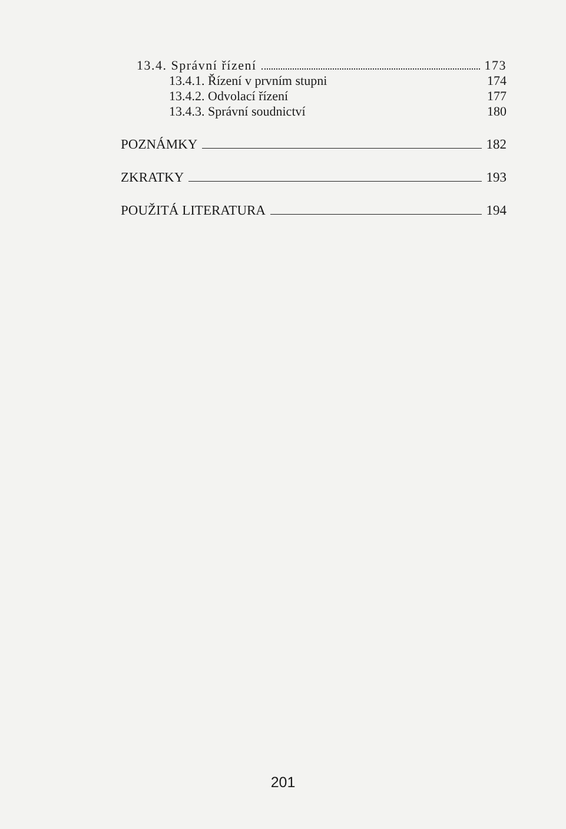13.4. Správní řízení 173
13.4.1. Řízení v prvním stupni 174
13.4.2. Odvolací řízení 177
13.4.3. Správní soudnictví 180
POZNÁMKY 182
ZKRATKY 193
POUŽITÁ LITERATURA 194
201